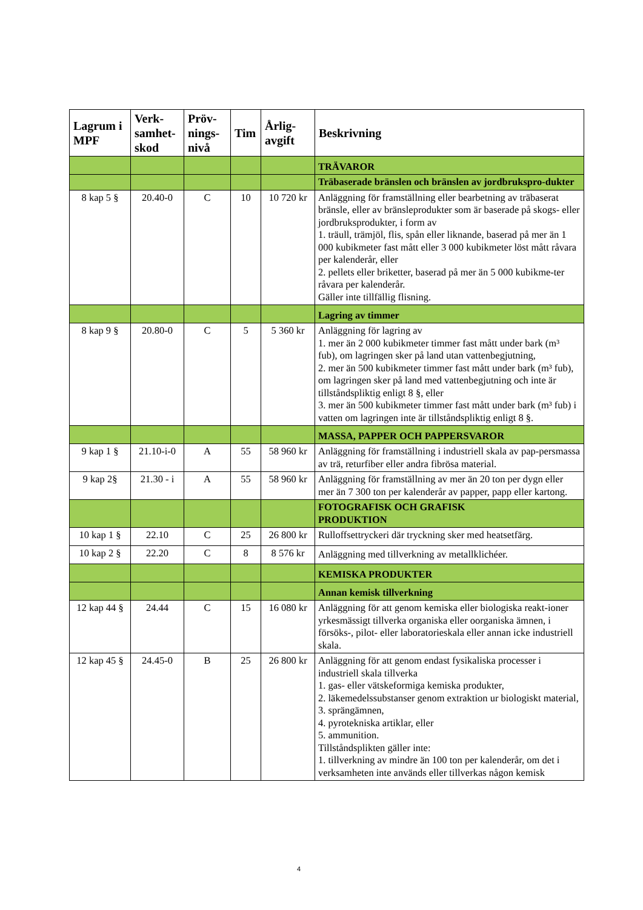| Lagrum i MPF | Verk-samhet-skod | Pröv-nings-nivå | Tim | Årlig-avgift | Beskrivning |
| --- | --- | --- | --- | --- | --- |
| | | | | | TRÄVAROR |
| | | | | | Träbaserade bränslen och bränslen av jordbrukspro-dukter |
| 8 kap 5 § | 20.40-0 | C | 10 | 10 720 kr | Anläggning för framställning eller bearbetning av träbaserat bränsle, eller av bränsleprodukter som är baserade på skogs- eller jordbruksprodukter, i form av 1. träull, trämjöl, flis, spån eller liknande, baserad på mer än 1 000 kubikmeter fast mått eller 3 000 kubikmeter löst mått råvara per kalenderår, eller 2. pellets eller briketter, baserad på mer än 5 000 kubikme-ter råvara per kalenderår. Gäller inte tillfällig flisning. |
| | | | | | Lagring av timmer |
| 8 kap 9 § | 20.80-0 | C | 5 | 5 360 kr | Anläggning för lagring av 1. mer än 2 000 kubikmeter timmer fast mått under bark (m³ fub), om lagringen sker på land utan vattenbegjutning, 2. mer än 500 kubikmeter timmer fast mått under bark (m³ fub), om lagringen sker på land med vattenbegjutning och inte är tillståndspliktig enligt 8 §, eller 3. mer än 500 kubikmeter timmer fast mått under bark (m³ fub) i vatten om lagringen inte är tillståndspliktig enligt 8 §. |
| | | | | | MASSA, PAPPER OCH PAPPERSVAROR |
| 9 kap 1 § | 21.10-i-0 | A | 55 | 58 960 kr | Anläggning för framställning i industriell skala av pap-persmassa av trä, returfiber eller andra fibrösa material. |
| 9 kap 2§ | 21.30 - i | A | 55 | 58 960 kr | Anläggning för framställning av mer än 20 ton per dygn eller mer än 7 300 ton per kalenderår av papper, papp eller kartong. |
| | | | | | FOTOGRAFISK OCH GRAFISK PRODUKTION |
| 10 kap 1 § | 22.10 | C | 25 | 26 800 kr | Rulloffsettryckeri där tryckning sker med heatsetfärg. |
| 10 kap 2 § | 22.20 | C | 8 | 8 576 kr | Anläggning med tillverkning av metallklichéer. |
| | | | | | KEMISKA PRODUKTER |
| | | | | | Annan kemisk tillverkning |
| 12 kap 44 § | 24.44 | C | 15 | 16 080 kr | Anläggning för att genom kemiska eller biologiska reakt-ioner yrkesmässigt tillverka organiska eller oorganiska ämnen, i försöks-, pilot- eller laboratorieskala eller annan icke industriell skala. |
| 12 kap 45 § | 24.45-0 | B | 25 | 26 800 kr | Anläggning för att genom endast fysikaliska processer i industriell skala tillverka 1. gas- eller vätskeformiga kemiska produkter, 2. läkemedelssubstanser genom extraktion ur biologiskt material, 3. sprängämnen, 4. pyrotekniska artiklar, eller 5. ammunition. Tillståndsplikten gäller inte: 1. tillverkning av mindre än 100 ton per kalenderår, om det i verksamheten inte används eller tillverkas någon kemisk |
4